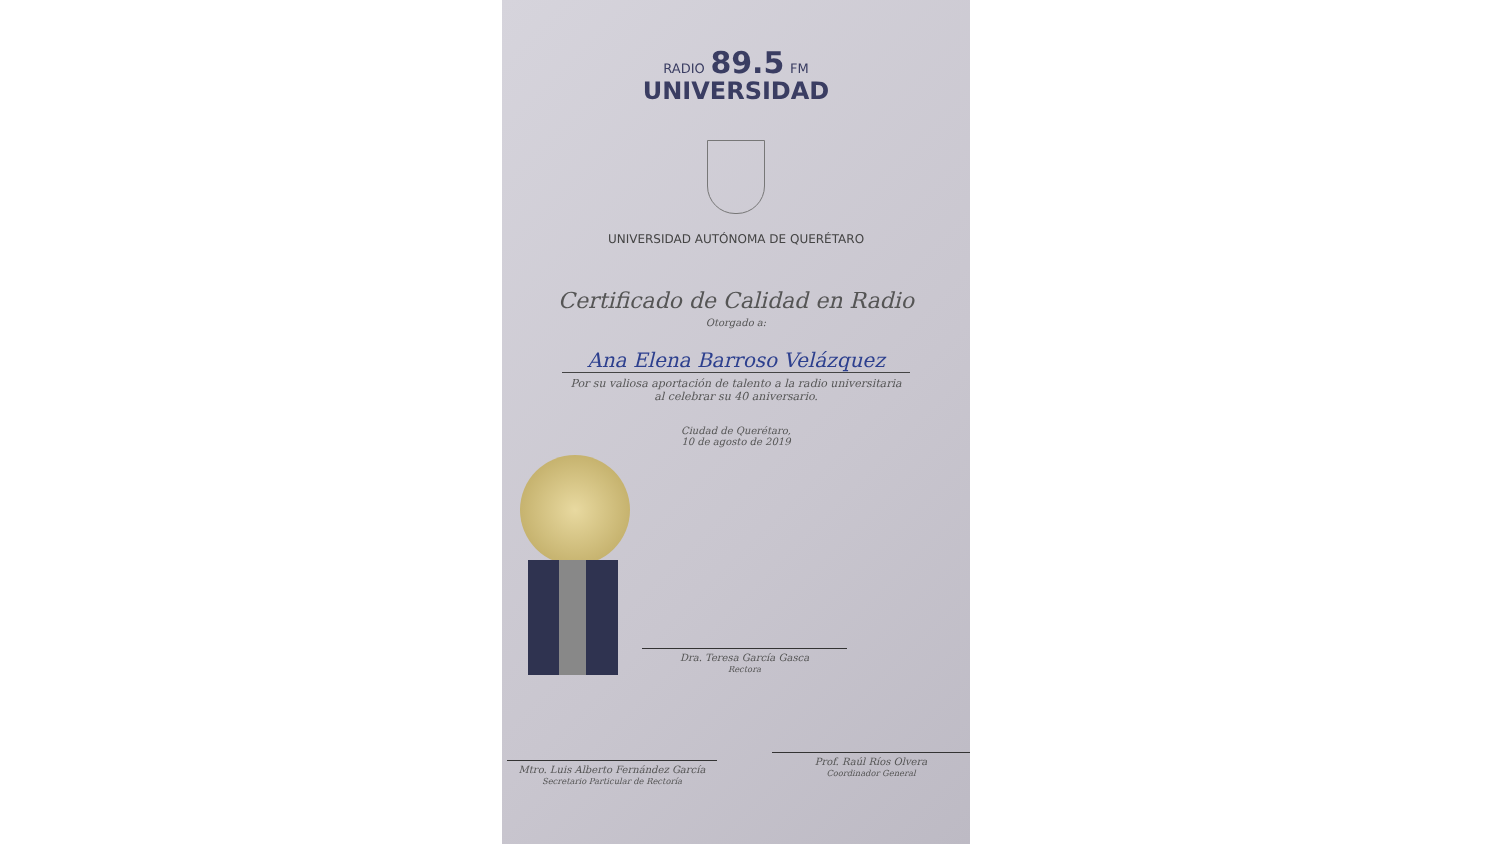RADIO 89.5 FM
UNIVERSIDAD
UNIVERSIDAD AUTÓNOMA DE QUERÉTARO
Certificado de Calidad en Radio
Otorgado a:
Ana Elena Barroso Velázquez
Por su valiosa aportación de talento a la radio universitaria
al celebrar su 40 aniversario.
Ciudad de Querétaro,
10 de agosto de 2019
Dra. Teresa García Gasca
Rectora
Mtro. Luis Alberto Fernández García
Secretario Particular de Rectoría
Prof. Raúl Ríos Olvera
Coordinador General